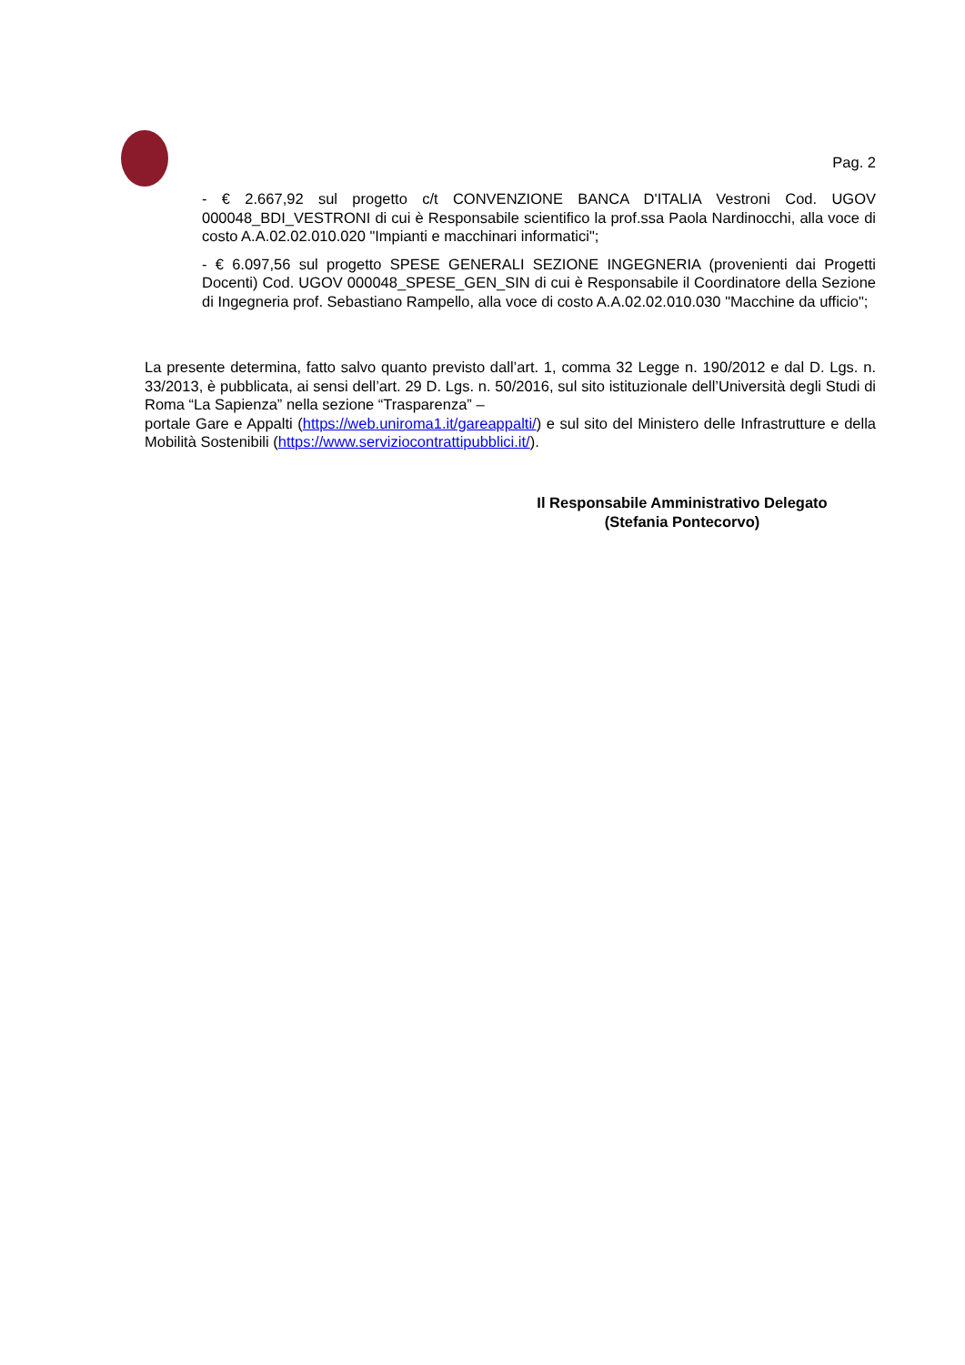Pag. 2
- € 2.667,92 sul progetto c/t CONVENZIONE BANCA D'ITALIA Vestroni Cod. UGOV 000048_BDI_VESTRONI di cui è Responsabile scientifico la prof.ssa Paola Nardinocchi, alla voce di costo A.A.02.02.010.020 "Impianti e macchinari informatici";
- € 6.097,56 sul progetto SPESE GENERALI SEZIONE INGEGNERIA (provenienti dai Progetti Docenti) Cod. UGOV 000048_SPESE_GEN_SIN di cui è Responsabile il Coordinatore della Sezione di Ingegneria prof. Sebastiano Rampello, alla voce di costo A.A.02.02.010.030 "Macchine da ufficio";
La presente determina, fatto salvo quanto previsto dall’art. 1, comma 32 Legge n. 190/2012 e dal D. Lgs. n. 33/2013, è pubblicata, ai sensi dell’art. 29 D. Lgs. n. 50/2016, sul sito istituzionale dell’Università degli Studi di Roma “La Sapienza” nella sezione “Trasparenza” –
portale Gare e Appalti (https://web.uniroma1.it/gareappalti/) e sul sito del Ministero delle Infrastrutture e della Mobilità Sostenibili (https://www.serviziocontrattipubblici.it/).
Il Responsabile Amministrativo Delegato
(Stefania Pontecorvo)